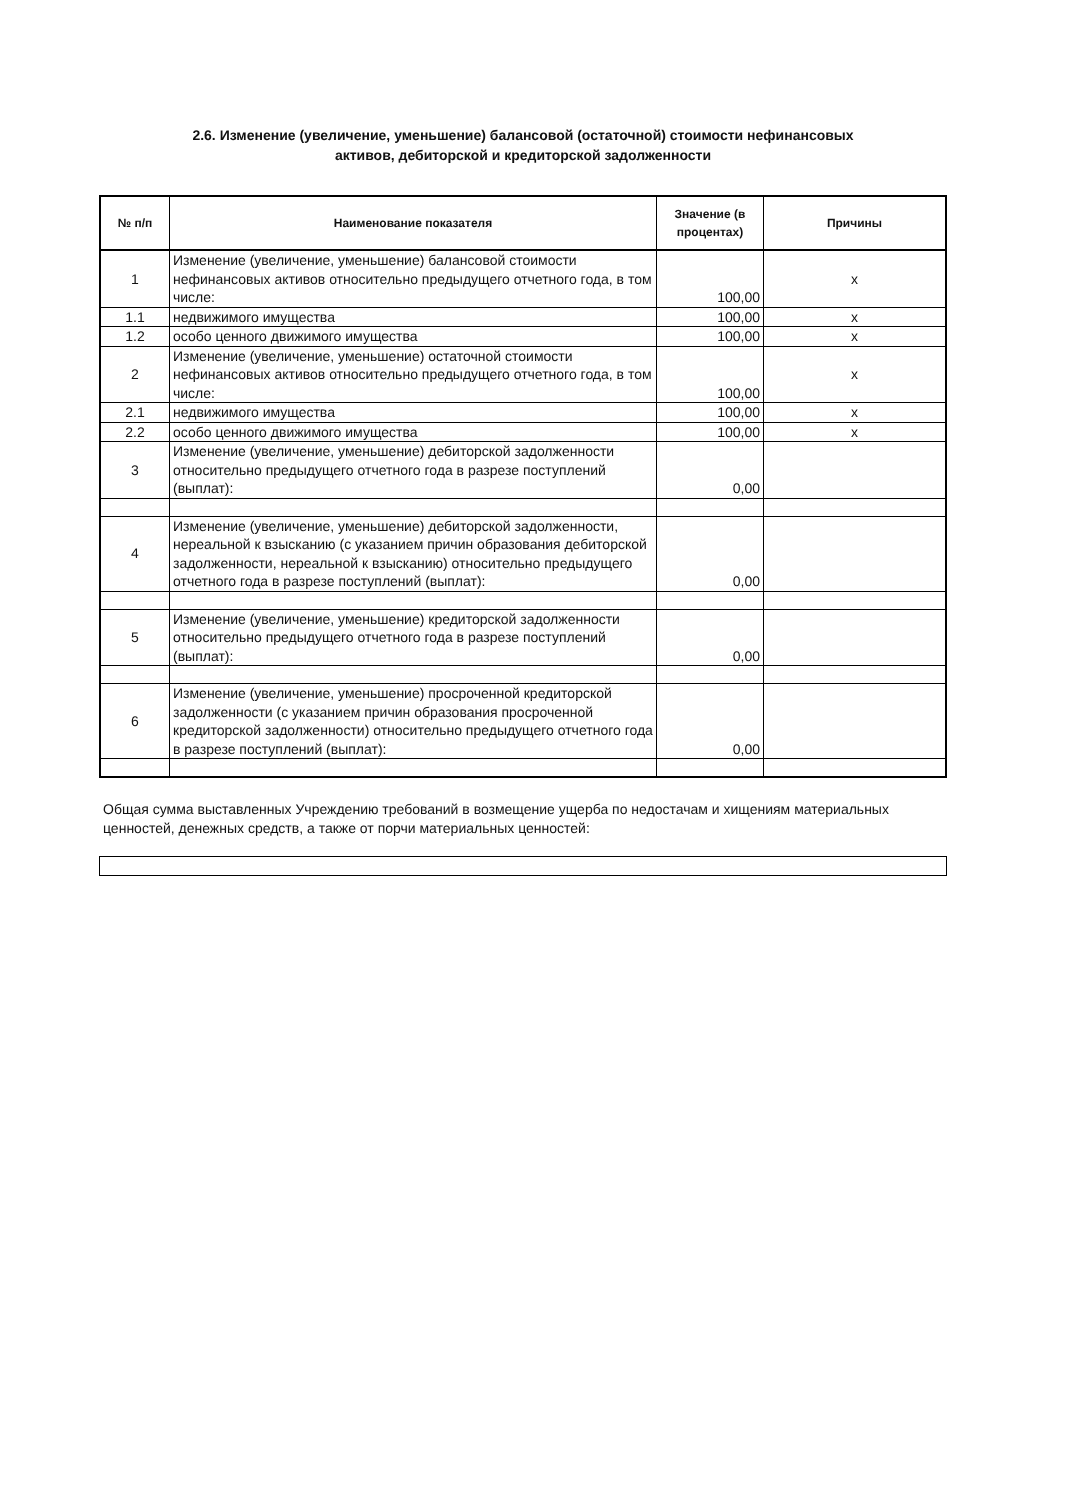2.6. Изменение (увеличение, уменьшение) балансовой (остаточной) стоимости нефинансовых
активов, дебиторской и кредиторской задолженности
| № п/п | Наименование показателя | Значение (в процентах) | Причины |
| --- | --- | --- | --- |
| 1 | Изменение (увеличение, уменьшение) балансовой стоимости нефинансовых активов относительно предыдущего отчетного года, в том числе: | 100,00 | x |
| 1.1 | недвижимого имущества | 100,00 | x |
| 1.2 | особо ценного движимого имущества | 100,00 | x |
| 2 | Изменение (увеличение, уменьшение) остаточной стоимости нефинансовых активов относительно предыдущего отчетного года, в том числе: | 100,00 | x |
| 2.1 | недвижимого имущества | 100,00 | x |
| 2.2 | особо ценного движимого имущества | 100,00 | x |
| 3 | Изменение (увеличение, уменьшение) дебиторской задолженности относительно предыдущего отчетного года в разрезе поступлений (выплат): | 0,00 | |
| 4 | Изменение (увеличение, уменьшение) дебиторской задолженности, нереальной к взысканию (с указанием причин образования дебиторской задолженности, нереальной к взысканию) относительно предыдущего отчетного года в разрезе поступлений (выплат): | 0,00 | |
| 5 | Изменение (увеличение, уменьшение) кредиторской задолженности относительно предыдущего отчетного года в разрезе поступлений (выплат): | 0,00 | |
| 6 | Изменение (увеличение, уменьшение) просроченной кредиторской задолженности (с указанием причин образования просроченной кредиторской задолженности) относительно предыдущего отчетного года в разрезе поступлений (выплат): | 0,00 | |
Общая сумма выставленных Учреждению требований в возмещение ущерба по недостачам и хищениям материальных ценностей, денежных средств, а также от порчи материальных ценностей: